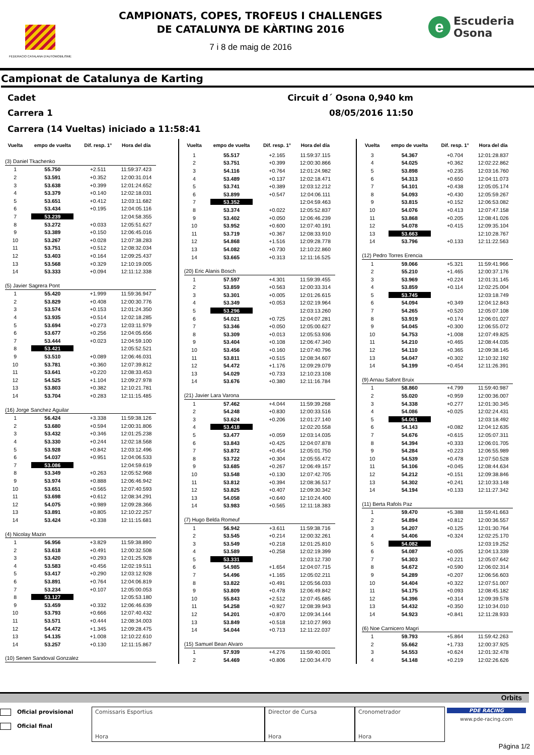FEDERACIO CATALANA D'AUTOMOBILISME
CAMPIONATS, COPES, TROFEUS I CHALLENGES
DE CATALUNYA DE KÀRTING 2016
7 i 8 de maig de 2016
e
Escuderia
Osona
Campionat de Catalunya de Karting
Cadet Circuit d´ Osona 0,940 km
Carrera 1 08/05/2016 11:50
Carrera (14 Vueltas) iniciado a 11:58:41
| Vuelta | empo de vuelta | Dif. resp. 1° | Hora del día |
| --- | --- | --- | --- |
| (3) Daniel Tkachenko | | | |
| 1 | 55.750 | +2.511 | 11:59:37.423 |
| 2 | 53.591 | +0.352 | 12:00:31.014 |
| 3 | 53.638 | +0.399 | 12:01:24.652 |
| 4 | 53.379 | +0.140 | 12:02:18.031 |
| 5 | 53.651 | +0.412 | 12:03:11.682 |
| 6 | 53.434 | +0.195 | 12:04:05.116 |
| 7 | 53.239 | | 12:04:58.355 |
| 8 | 53.272 | +0.033 | 12:05:51.627 |
| 9 | 53.389 | +0.150 | 12:06:45.016 |
| 10 | 53.267 | +0.028 | 12:07:38.283 |
| 11 | 53.751 | +0.512 | 12:08:32.034 |
| 12 | 53.403 | +0.164 | 12:09:25.437 |
| 13 | 53.568 | +0.329 | 12:10:19.005 |
| 14 | 53.333 | +0.094 | 12:11:12.338 |
| (5) Javier Sagrera Pont | | | |
| 1 | 55.420 | +1.999 | 11:59:36.947 |
| 2 | 53.829 | +0.408 | 12:00:30.776 |
| 3 | 53.574 | +0.153 | 12:01:24.350 |
| 4 | 53.935 | +0.514 | 12:02:18.285 |
| 5 | 53.694 | +0.273 | 12:03:11.979 |
| 6 | 53.677 | +0.256 | 12:04:05.656 |
| 7 | 53.444 | +0.023 | 12:04:59.100 |
| 8 | 53.421 | | 12:05:52.521 |
| 9 | 53.510 | +0.089 | 12:06:46.031 |
| 10 | 53.781 | +0.360 | 12:07:39.812 |
| 11 | 53.641 | +0.220 | 12:08:33.453 |
| 12 | 54.525 | +1.104 | 12:09:27.978 |
| 13 | 53.803 | +0.382 | 12:10:21.781 |
| 14 | 53.704 | +0.283 | 12:11:15.485 |
| (16) Jorge Sanchez Aguilar | | | |
| 1 | 56.424 | +3.338 | 11:59:38.126 |
| 2 | 53.680 | +0.594 | 12:00:31.806 |
| 3 | 53.432 | +0.346 | 12:01:25.238 |
| 4 | 53.330 | +0.244 | 12:02:18.568 |
| 5 | 53.928 | +0.842 | 12:03:12.496 |
| 6 | 54.037 | +0.951 | 12:04:06.533 |
| 7 | 53.086 | | 12:04:59.619 |
| 8 | 53.349 | +0.263 | 12:05:52.968 |
| 9 | 53.974 | +0.888 | 12:06:46.942 |
| 10 | 53.651 | +0.565 | 12:07:40.593 |
| 11 | 53.698 | +0.612 | 12:08:34.291 |
| 12 | 54.075 | +0.989 | 12:09:28.366 |
| 13 | 53.891 | +0.805 | 12:10:22.257 |
| 14 | 53.424 | +0.338 | 12:11:15.681 |
| (4) Nicolay Mazin | | | |
| 1 | 56.956 | +3.829 | 11:59:38.890 |
| 2 | 53.618 | +0.491 | 12:00:32.508 |
| 3 | 53.420 | +0.293 | 12:01:25.928 |
| 4 | 53.583 | +0.456 | 12:02:19.511 |
| 5 | 53.417 | +0.290 | 12:03:12.928 |
| 6 | 53.891 | +0.764 | 12:04:06.819 |
| 7 | 53.234 | +0.107 | 12:05:00.053 |
| 8 | 53.127 | | 12:05:53.180 |
| 9 | 53.459 | +0.332 | 12:06:46.639 |
| 10 | 53.793 | +0.666 | 12:07:40.432 |
| 11 | 53.571 | +0.444 | 12:08:34.003 |
| 12 | 54.472 | +1.345 | 12:09:28.475 |
| 13 | 54.135 | +1.008 | 12:10:22.610 |
| 14 | 53.257 | +0.130 | 12:11:15.867 |
| (10) Senen Sandoval Gonzalez | | | |
| Vuelta | empo de vuelta | Dif. resp. 1° | Hora del día |
| --- | --- | --- | --- |
| 1 | 55.517 | +2.165 | 11:59:37.115 |
| 2 | 53.751 | +0.399 | 12:00:30.866 |
| 3 | 54.116 | +0.764 | 12:01:24.982 |
| 4 | 53.489 | +0.137 | 12:02:18.471 |
| 5 | 53.741 | +0.389 | 12:03:12.212 |
| 6 | 53.899 | +0.547 | 12:04:06.111 |
| 7 | 53.352 | | 12:04:59.463 |
| 8 | 53.374 | +0.022 | 12:05:52.837 |
| 9 | 53.402 | +0.050 | 12:06:46.239 |
| 10 | 53.952 | +0.600 | 12:07:40.191 |
| 11 | 53.719 | +0.367 | 12:08:33.910 |
| 12 | 54.868 | +1.516 | 12:09:28.778 |
| 13 | 54.082 | +0.730 | 12:10:22.860 |
| 14 | 53.665 | +0.313 | 12:11:16.525 |
| (20) Eric Alanis Bosch | | | |
| 1 | 57.597 | +4.301 | 11:59:39.455 |
| 2 | 53.859 | +0.563 | 12:00:33.314 |
| 3 | 53.301 | +0.005 | 12:01:26.615 |
| 4 | 53.349 | +0.053 | 12:02:19.964 |
| 5 | 53.296 | | 12:03:13.260 |
| 6 | 54.021 | +0.725 | 12:04:07.281 |
| 7 | 53.346 | +0.050 | 12:05:00.627 |
| 8 | 53.309 | +0.013 | 12:05:53.936 |
| 9 | 53.404 | +0.108 | 12:06:47.340 |
| 10 | 53.456 | +0.160 | 12:07:40.796 |
| 11 | 53.811 | +0.515 | 12:08:34.607 |
| 12 | 54.472 | +1.176 | 12:09:29.079 |
| 13 | 54.029 | +0.733 | 12:10:23.108 |
| 14 | 53.676 | +0.380 | 12:11:16.784 |
| (21) Javier Lara Varona | | | |
| 1 | 57.462 | +4.044 | 11:59:39.268 |
| 2 | 54.248 | +0.830 | 12:00:33.516 |
| 3 | 53.624 | +0.206 | 12:01:27.140 |
| 4 | 53.418 | | 12:02:20.558 |
| 5 | 53.477 | +0.059 | 12:03:14.035 |
| 6 | 53.843 | +0.425 | 12:04:07.878 |
| 7 | 53.872 | +0.454 | 12:05:01.750 |
| 8 | 53.722 | +0.304 | 12:05:55.472 |
| 9 | 53.685 | +0.267 | 12:06:49.157 |
| 10 | 53.548 | +0.130 | 12:07:42.705 |
| 11 | 53.812 | +0.394 | 12:08:36.517 |
| 12 | 53.825 | +0.407 | 12:09:30.342 |
| 13 | 54.058 | +0.640 | 12:10:24.400 |
| 14 | 53.983 | +0.565 | 12:11:18.383 |
| (7) Hugo Belda Romeuf | | | |
| 1 | 56.942 | +3.611 | 11:59:38.716 |
| 2 | 53.545 | +0.214 | 12:00:32.261 |
| 3 | 53.549 | +0.218 | 12:01:25.810 |
| 4 | 53.589 | +0.258 | 12:02:19.399 |
| 5 | 53.331 | | 12:03:12.730 |
| 6 | 54.985 | +1.654 | 12:04:07.715 |
| 7 | 54.496 | +1.165 | 12:05:02.211 |
| 8 | 53.822 | +0.491 | 12:05:56.033 |
| 9 | 53.809 | +0.478 | 12:06:49.842 |
| 10 | 55.843 | +2.512 | 12:07:45.685 |
| 11 | 54.258 | +0.927 | 12:08:39.943 |
| 12 | 54.201 | +0.870 | 12:09:34.144 |
| 13 | 53.849 | +0.518 | 12:10:27.993 |
| 14 | 54.044 | +0.713 | 12:11:22.037 |
| (15) Samuel Bean Alvaro | | | |
| 1 | 57.939 | +4.276 | 11:59:40.001 |
| 2 | 54.469 | +0.806 | 12:00:34.470 |
| Vuelta | empo de vuelta | Dif. resp. 1° | Hora del día |
| --- | --- | --- | --- |
| 3 | 54.367 | +0.704 | 12:01:28.837 |
| 4 | 54.025 | +0.362 | 12:02:22.862 |
| 5 | 53.898 | +0.235 | 12:03:16.760 |
| 6 | 54.313 | +0.650 | 12:04:11.073 |
| 7 | 54.101 | +0.438 | 12:05:05.174 |
| 8 | 54.093 | +0.430 | 12:05:59.267 |
| 9 | 53.815 | +0.152 | 12:06:53.082 |
| 10 | 54.076 | +0.413 | 12:07:47.158 |
| 11 | 53.868 | +0.205 | 12:08:41.026 |
| 12 | 54.078 | +0.415 | 12:09:35.104 |
| 13 | 53.663 | | 12:10:28.767 |
| 14 | 53.796 | +0.133 | 12:11:22.563 |
| (12) Pedro Torres Erencia | | | |
| 1 | 59.066 | +5.321 | 11:59:41.966 |
| 2 | 55.210 | +1.465 | 12:00:37.176 |
| 3 | 53.969 | +0.224 | 12:01:31.145 |
| 4 | 53.859 | +0.114 | 12:02:25.004 |
| 5 | 53.745 | | 12:03:18.749 |
| 6 | 54.094 | +0.349 | 12:04:12.843 |
| 7 | 54.265 | +0.520 | 12:05:07.108 |
| 8 | 53.919 | +0.174 | 12:06:01.027 |
| 9 | 54.045 | +0.300 | 12:06:55.072 |
| 10 | 54.753 | +1.008 | 12:07:49.825 |
| 11 | 54.210 | +0.465 | 12:08:44.035 |
| 12 | 54.110 | +0.365 | 12:09:38.145 |
| 13 | 54.047 | +0.302 | 12:10:32.192 |
| 14 | 54.199 | +0.454 | 12:11:26.391 |
| (9) Arnau Safont Bruix | | | |
| 1 | 58.860 | +4.799 | 11:59:40.987 |
| 2 | 55.020 | +0.959 | 12:00:36.007 |
| 3 | 54.338 | +0.277 | 12:01:30.345 |
| 4 | 54.086 | +0.025 | 12:02:24.431 |
| 5 | 54.061 | | 12:03:18.492 |
| 6 | 54.143 | +0.082 | 12:04:12.635 |
| 7 | 54.676 | +0.615 | 12:05:07.311 |
| 8 | 54.394 | +0.333 | 12:06:01.705 |
| 9 | 54.284 | +0.223 | 12:06:55.989 |
| 10 | 54.539 | +0.478 | 12:07:50.528 |
| 11 | 54.106 | +0.045 | 12:08:44.634 |
| 12 | 54.212 | +0.151 | 12:09:38.846 |
| 13 | 54.302 | +0.241 | 12:10:33.148 |
| 14 | 54.194 | +0.133 | 12:11:27.342 |
| (11) Berta Rafols Paz | | | |
| 1 | 59.470 | +5.388 | 11:59:41.663 |
| 2 | 54.894 | +0.812 | 12:00:36.557 |
| 3 | 54.207 | +0.125 | 12:01:30.764 |
| 4 | 54.406 | +0.324 | 12:02:25.170 |
| 5 | 54.082 | | 12:03:19.252 |
| 6 | 54.087 | +0.005 | 12:04:13.339 |
| 7 | 54.303 | +0.221 | 12:05:07.642 |
| 8 | 54.672 | +0.590 | 12:06:02.314 |
| 9 | 54.289 | +0.207 | 12:06:56.603 |
| 10 | 54.404 | +0.322 | 12:07:51.007 |
| 11 | 54.175 | +0.093 | 12:08:45.182 |
| 12 | 54.396 | +0.314 | 12:09:39.578 |
| 13 | 54.432 | +0.350 | 12:10:34.010 |
| 14 | 54.923 | +0.841 | 12:11:28.933 |
| (6) Noe Carnicero Magri | | | |
| 1 | 59.793 | +5.864 | 11:59:42.263 |
| 2 | 55.662 | +1.733 | 12:00:37.925 |
| 3 | 54.553 | +0.624 | 12:01:32.478 |
| 4 | 54.148 | +0.219 | 12:02:26.626 |
Orbits
Oficial provisional
Oficial final
Comissaris Esportius
Hora
Director de Cursa
Hora
Cronometrador
Hora
PDE RACING
www.pde-racing.com
Página 1/2